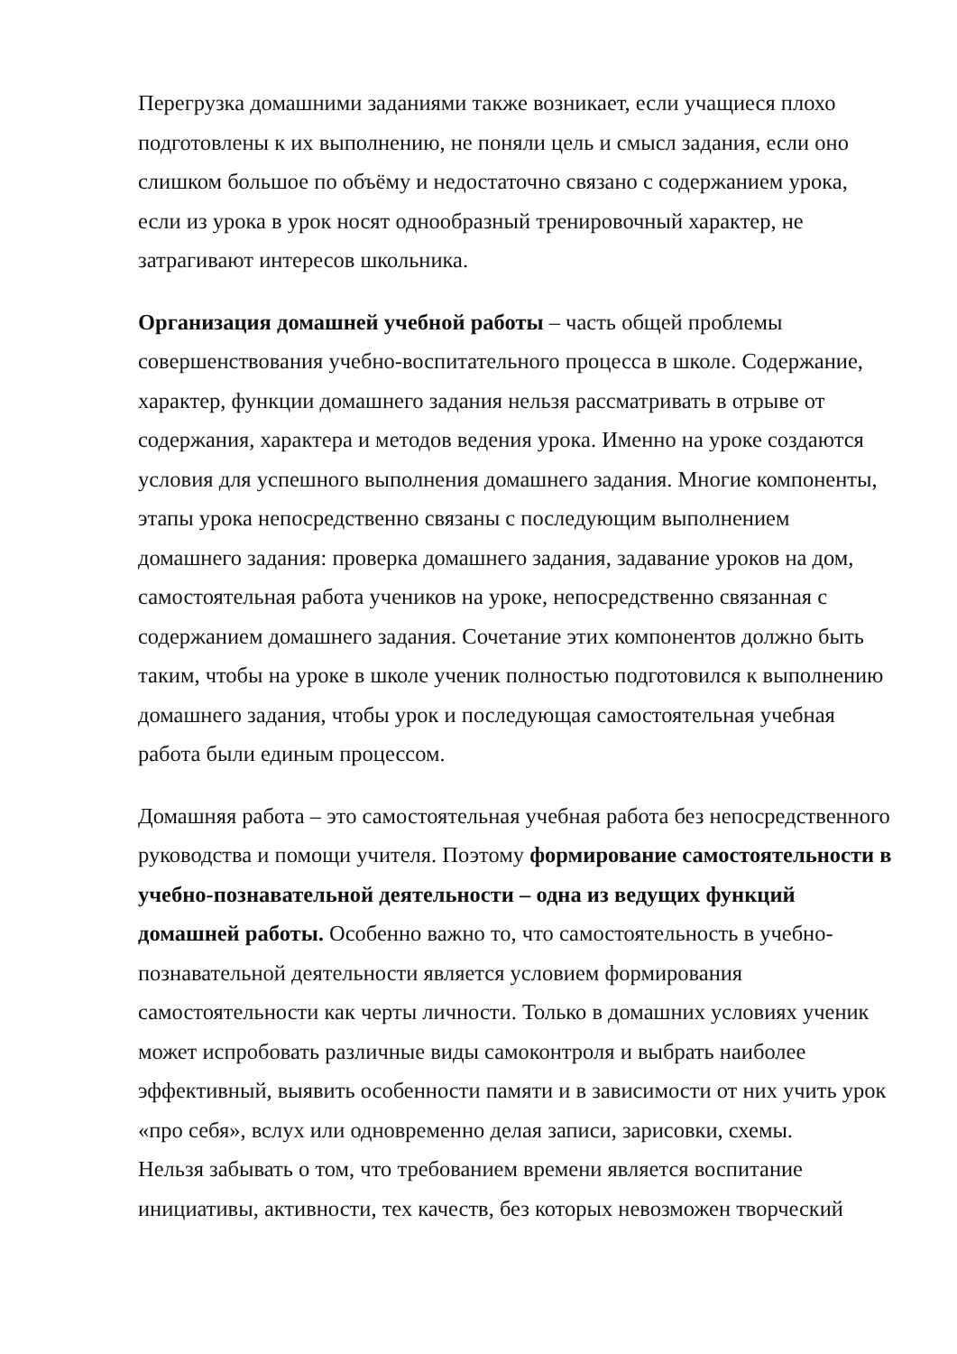Перегрузка домашними заданиями также возникает, если учащиеся плохо подготовлены к их выполнению, не поняли цель и смысл задания, если оно слишком большое по объёму и недостаточно связано с содержанием урока, если из урока в урок носят однообразный тренировочный характер, не затрагивают интересов школьника.
Организация домашней учебной работы – часть общей проблемы совершенствования учебно-воспитательного процесса в школе. Содержание, характер, функции домашнего задания нельзя рассматривать в отрыве от содержания, характера и методов ведения урока. Именно на уроке создаются условия для успешного выполнения домашнего задания. Многие компоненты, этапы урока непосредственно связаны с последующим выполнением домашнего задания: проверка домашнего задания, задавание уроков на дом, самостоятельная работа учеников на уроке, непосредственно связанная с содержанием домашнего задания. Сочетание этих компонентов должно быть таким, чтобы на уроке в школе ученик полностью подготовился к выполнению домашнего задания, чтобы урок и последующая самостоятельная учебная работа были единым процессом.
Домашняя работа – это самостоятельная учебная работа без непосредственного руководства и помощи учителя. Поэтому формирование самостоятельности в учебно-познавательной деятельности – одна из ведущих функций домашней работы. Особенно важно то, что самостоятельность в учебно-познавательной деятельности является условием формирования самостоятельности как черты личности. Только в домашних условиях ученик может испробовать различные виды самоконтроля и выбрать наиболее эффективный, выявить особенности памяти и в зависимости от них учить урок «про себя», вслух или одновременно делая записи, зарисовки, схемы.
Нельзя забывать о том, что требованием времени является воспитание инициативы, активности, тех качеств, без которых невозможен творческий